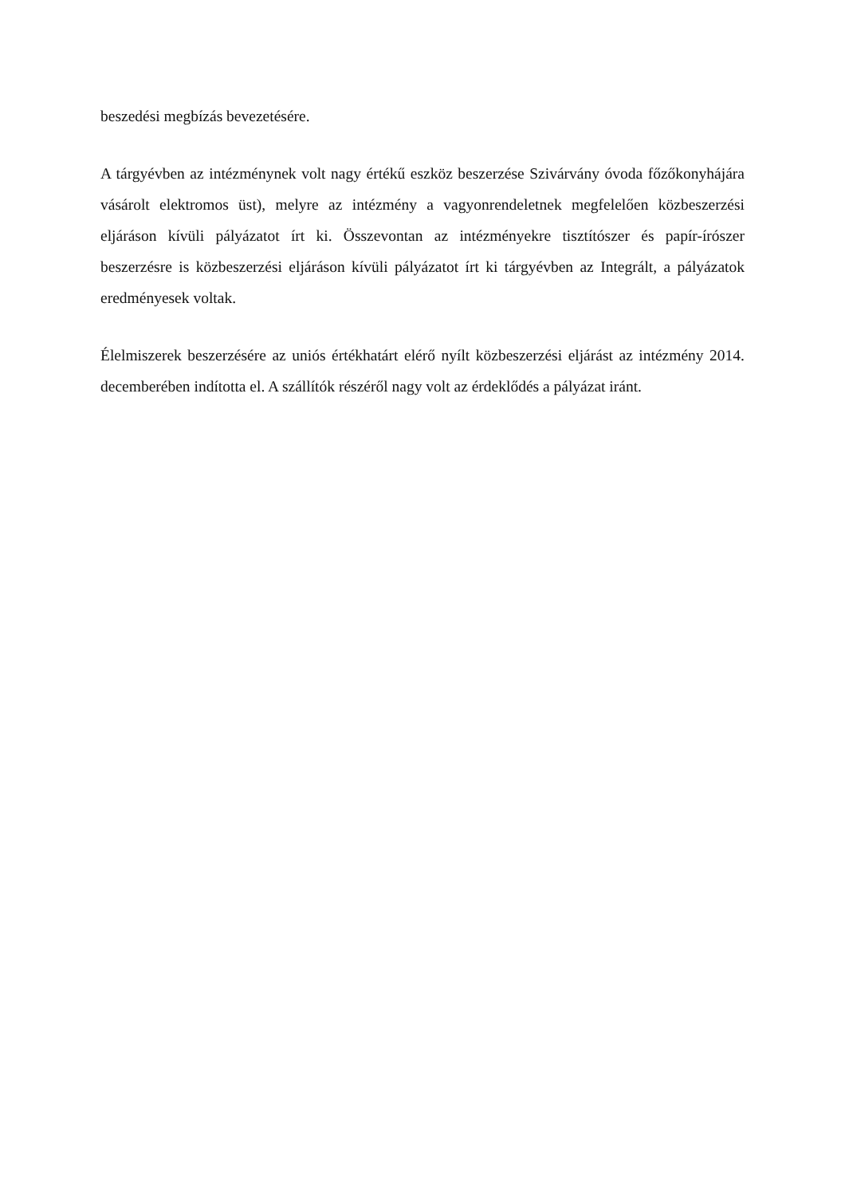beszedési megbízás bevezetésére.
A tárgyévben az intézménynek volt nagy értékű eszköz beszerzése Szivárvány óvoda főzőkonyhájára vásárolt elektromos üst), melyre az intézmény a vagyonrendeletnek megfelelően közbeszerzési eljáráson kívüli pályázatot írt ki. Összevontan az intézményekre tisztítószer és papír-írószer beszerzésre is közbeszerzési eljáráson kívüli pályázatot írt ki tárgyévben az Integrált, a pályázatok eredményesek voltak.
Élelmiszerek beszerzésére az uniós értékhatárt elérő nyílt közbeszerzési eljárást az intézmény 2014. decemberében indította el. A szállítók részéről nagy volt az érdeklődés a pályázat iránt.